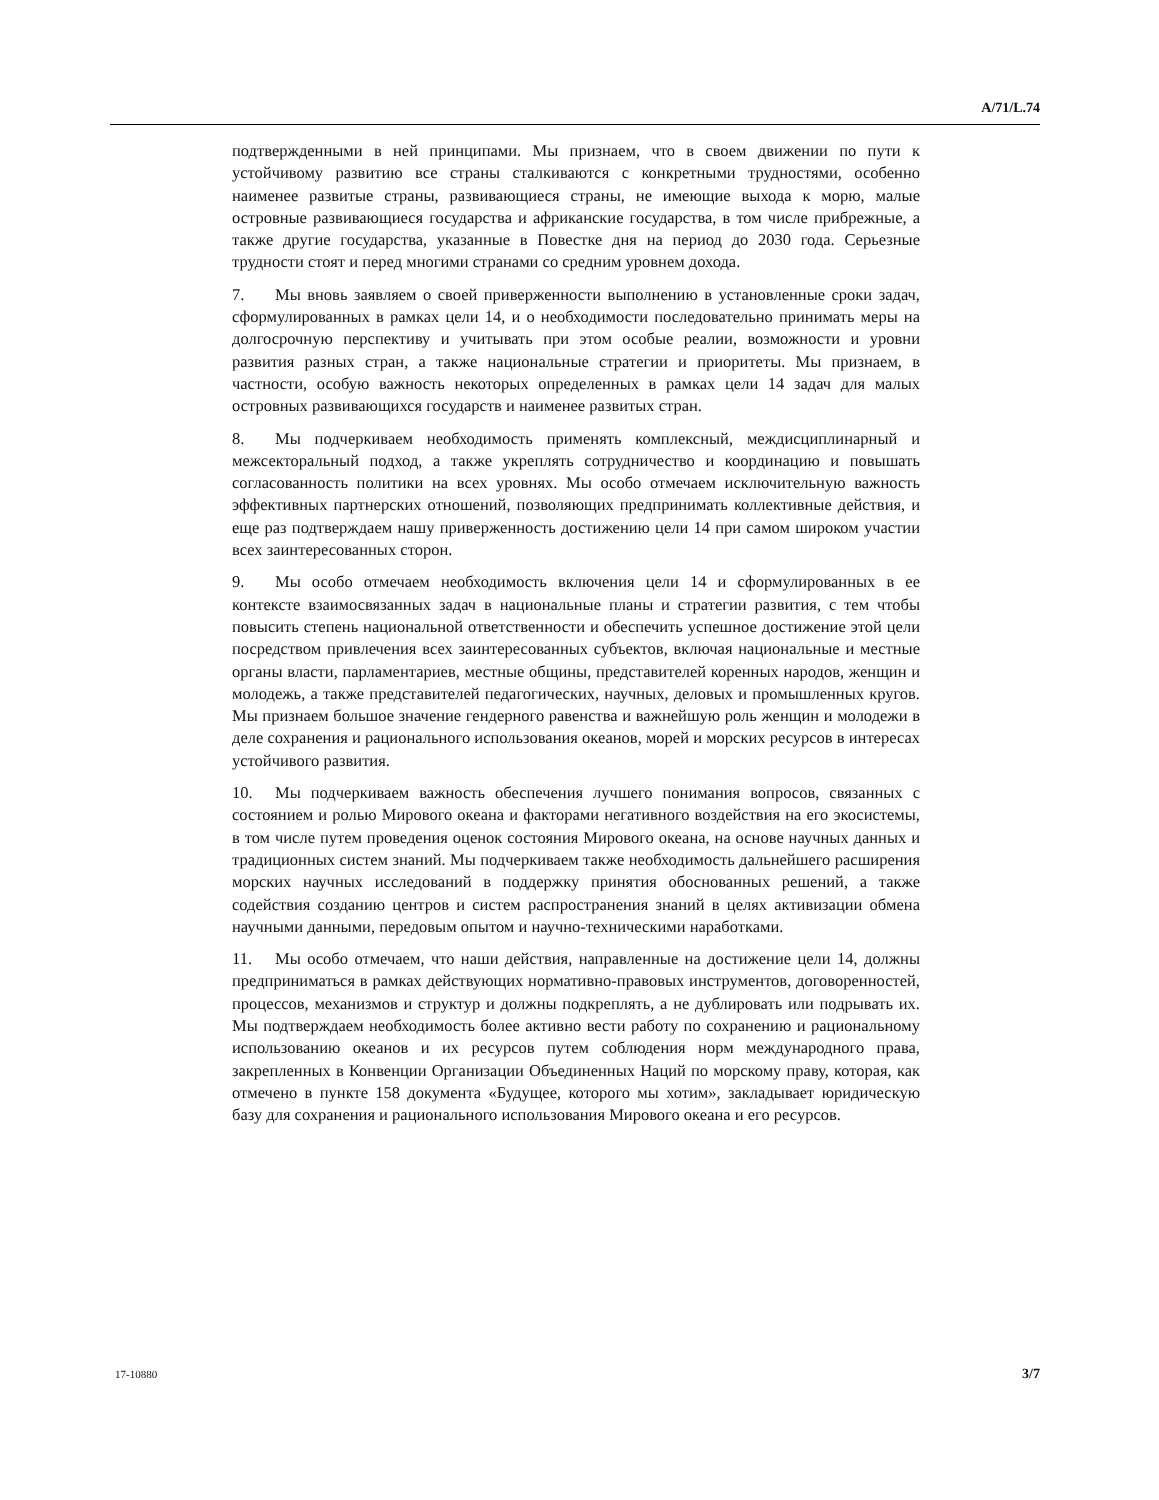A/71/L.74
подтвержденными в ней принципами. Мы признаем, что в своем движении по пути к устойчивому развитию все страны сталкиваются с конкретными трудностями, особенно наименее развитые страны, развивающиеся страны, не имеющие выхода к морю, малые островные развивающиеся государства и африканские государства, в том числе прибрежные, а также другие государства, указанные в Повестке дня на период до 2030 года. Серьезные трудности стоят и перед многими странами со средним уровнем дохода.
7. Мы вновь заявляем о своей приверженности выполнению в установленные сроки задач, сформулированных в рамках цели 14, и о необходимости последовательно принимать меры на долгосрочную перспективу и учитывать при этом особые реалии, возможности и уровни развития разных стран, а также национальные стратегии и приоритеты. Мы признаем, в частности, особую важность некоторых определенных в рамках цели 14 задач для малых островных развивающихся государств и наименее развитых стран.
8. Мы подчеркиваем необходимость применять комплексный, междисциплинарный и межсекторальный подход, а также укреплять сотрудничество и координацию и повышать согласованность политики на всех уровнях. Мы особо отмечаем исключительную важность эффективных партнерских отношений, позволяющих предпринимать коллективные действия, и еще раз подтверждаем нашу приверженность достижению цели 14 при самом широком участии всех заинтересованных сторон.
9. Мы особо отмечаем необходимость включения цели 14 и сформулированных в ее контексте взаимосвязанных задач в национальные планы и стратегии развития, с тем чтобы повысить степень национальной ответственности и обеспечить успешное достижение этой цели посредством привлечения всех заинтересованных субъектов, включая национальные и местные органы власти, парламентариев, местные общины, представителей коренных народов, женщин и молодежь, а также представителей педагогических, научных, деловых и промышленных кругов. Мы признаем большое значение гендерного равенства и важнейшую роль женщин и молодежи в деле сохранения и рационального использования океанов, морей и морских ресурсов в интересах устойчивого развития.
10. Мы подчеркиваем важность обеспечения лучшего понимания вопросов, связанных с состоянием и ролью Мирового океана и факторами негативного воздействия на его экосистемы, в том числе путем проведения оценок состояния Мирового океана, на основе научных данных и традиционных систем знаний. Мы подчеркиваем также необходимость дальнейшего расширения морских научных исследований в поддержку принятия обоснованных решений, а также содействия созданию центров и систем распространения знаний в целях активизации обмена научными данными, передовым опытом и научно-техническими наработками.
11. Мы особо отмечаем, что наши действия, направленные на достижение цели 14, должны предприниматься в рамках действующих нормативно-правовых инструментов, договоренностей, процессов, механизмов и структур и должны подкреплять, а не дублировать или подрывать их. Мы подтверждаем необходимость более активно вести работу по сохранению и рациональному использованию океанов и их ресурсов путем соблюдения норм международного права, закрепленных в Конвенции Организации Объединенных Наций по морскому праву, которая, как отмечено в пункте 158 документа «Будущее, которого мы хотим», закладывает юридическую базу для сохранения и рационального использования Мирового океана и его ресурсов.
17-10880 3/7